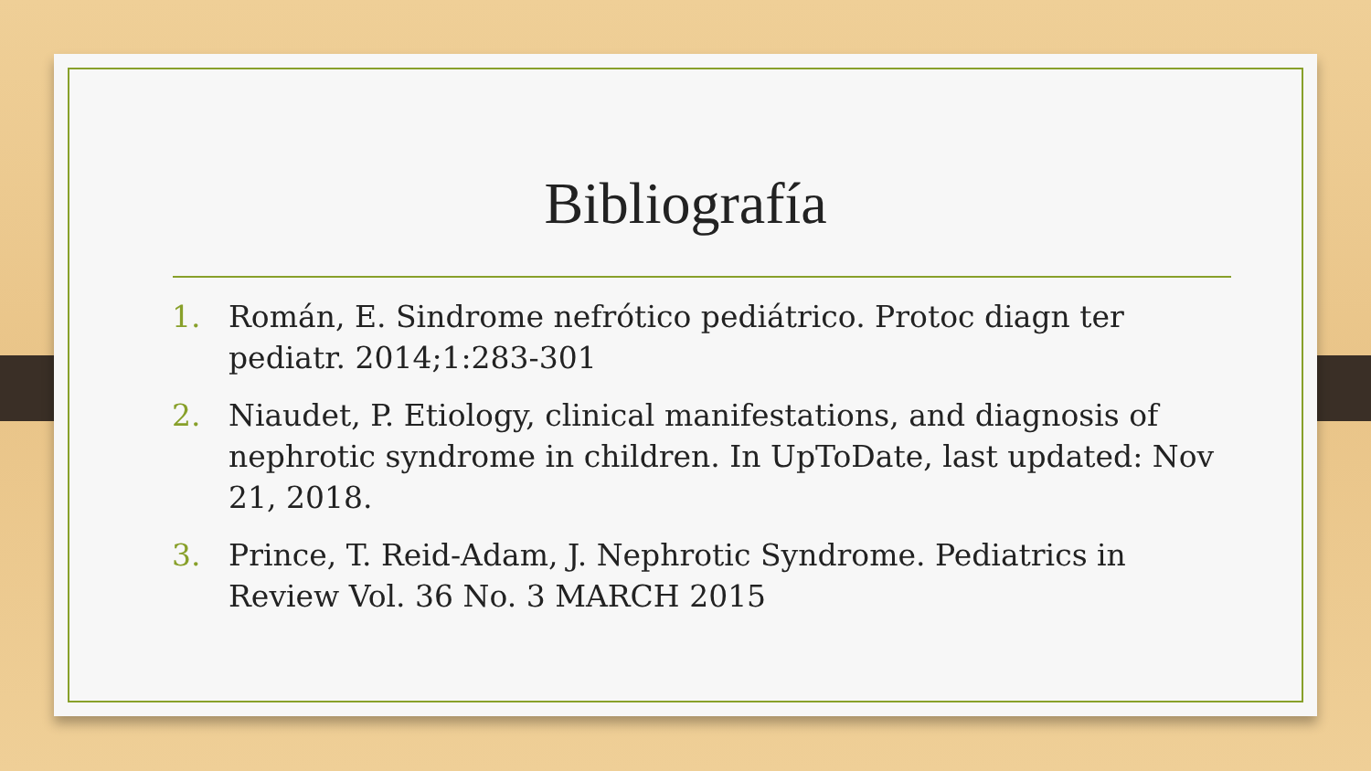Bibliografía
1. Román, E. Sindrome nefrótico pediátrico. Protoc diagn ter pediatr. 2014;1:283-301
2. Niaudet, P. Etiology, clinical manifestations, and diagnosis of nephrotic syndrome in children. In UpToDate, last updated: Nov 21, 2018.
3. Prince, T. Reid-Adam, J. Nephrotic Syndrome. Pediatrics in Review Vol. 36 No. 3 MARCH 2015